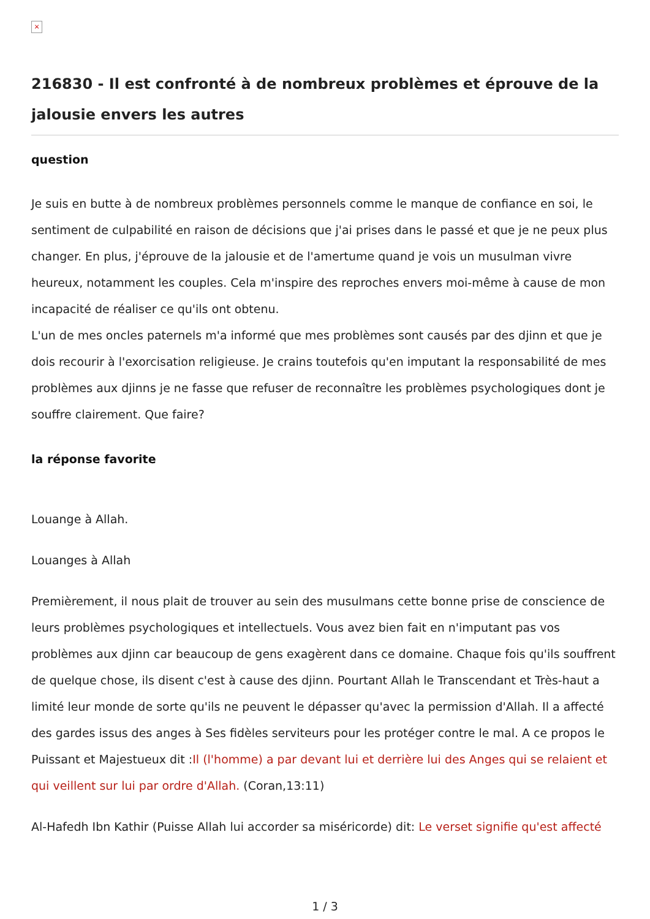×
216830 - Il est confronté à de nombreux problèmes et éprouve de la jalousie envers les autres
question
Je suis en butte à de nombreux problèmes personnels comme le manque de confiance en soi, le sentiment de culpabilité en raison de décisions que j'ai prises dans le passé et que je ne peux plus changer. En plus, j'éprouve de la jalousie et de l'amertume quand je vois un musulman vivre heureux, notamment les couples. Cela m'inspire des reproches envers moi-même à cause de mon incapacité de réaliser ce qu'ils ont obtenu.
L'un de mes oncles paternels m'a informé que mes problèmes sont causés par des djinn et que je dois recourir à l'exorcisation religieuse. Je crains toutefois qu'en imputant la responsabilité de mes problèmes aux djinns je ne fasse que refuser de reconnaître les problèmes psychologiques dont je souffre clairement. Que faire?
la réponse favorite
Louange à Allah.
Louanges à Allah
Premièrement, il nous plait de trouver au sein des musulmans cette bonne prise de conscience de leurs problèmes psychologiques et intellectuels. Vous avez bien fait en n'imputant pas vos problèmes aux djinn car beaucoup de gens exagèrent dans ce domaine. Chaque fois qu'ils souffrent de quelque chose, ils disent c'est à cause des djinn. Pourtant Allah le Transcendant et Très-haut a limité leur monde de sorte qu'ils ne peuvent le dépasser qu'avec la permission d'Allah. Il a affecté des gardes issus des anges à Ses fidèles serviteurs pour les protéger contre le mal. A ce propos le Puissant et Majestueux dit :Il (l'homme) a par devant lui et derrière lui des Anges qui se relaient et qui veillent sur lui par ordre d'Allah. (Coran,13:11)
Al-Hafedh Ibn Kathir (Puisse Allah lui accorder sa miséricorde) dit: Le verset signifie qu'est affecté
1 / 3